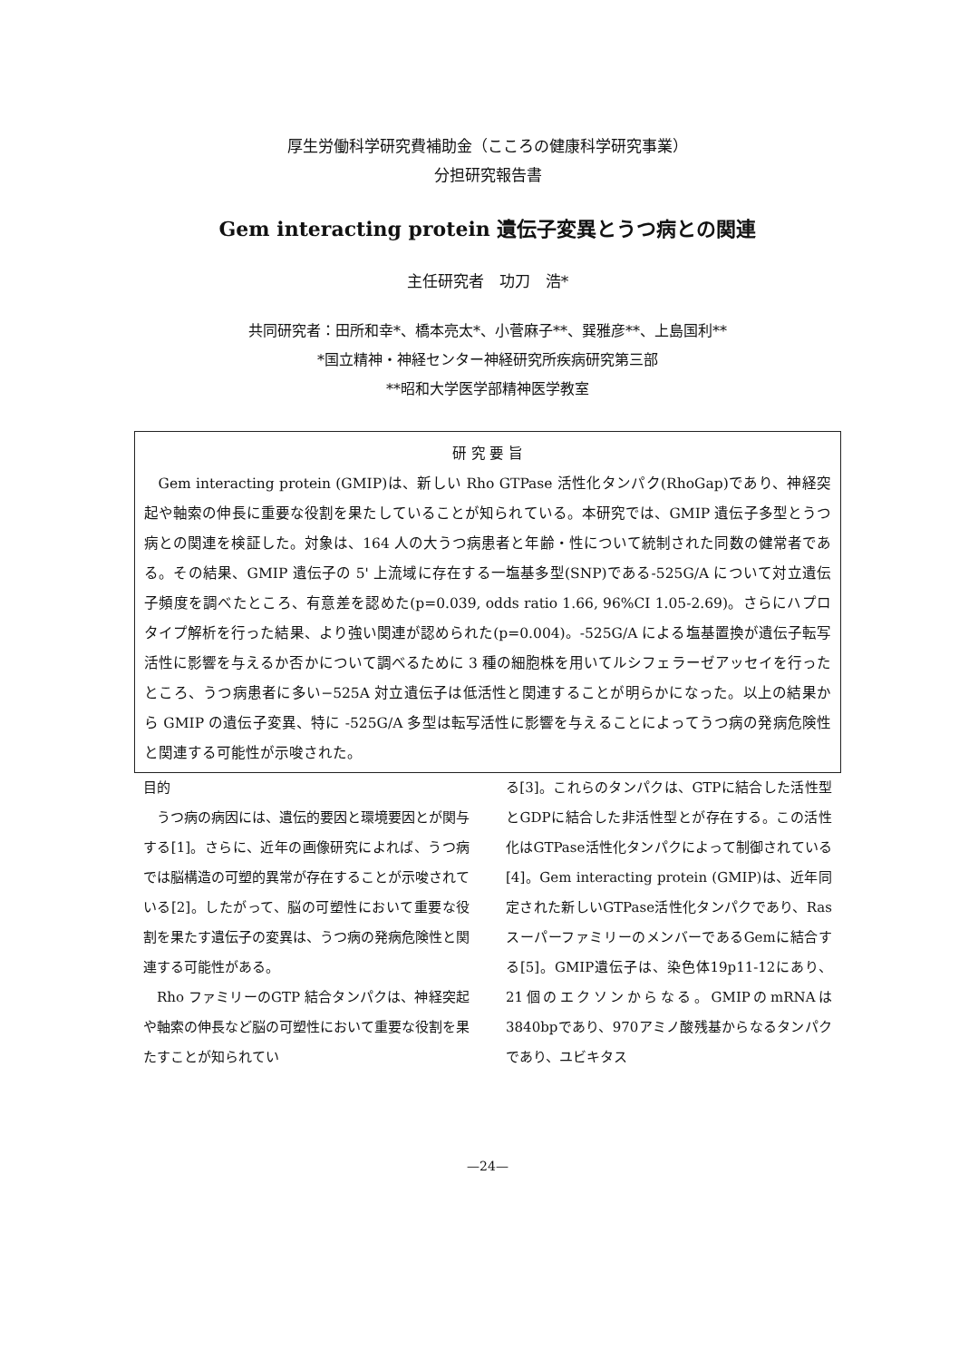厚生労働科学研究費補助金（こころの健康科学研究事業）
分担研究報告書
Gem interacting protein 遺伝子変異とうつ病との関連
主任研究者　功刀　浩*
共同研究者：田所和幸*、橋本亮太*、小菅麻子**、巽雅彦**、上島国利**
*国立精神・神経センター神経研究所疾病研究第三部
**昭和大学医学部精神医学教室
研 究 要 旨
Gem interacting protein (GMIP)は、新しい Rho GTPase 活性化タンパク(RhoGap)であり、神経突起や軸索の伸長に重要な役割を果たしていることが知られている。本研究では、GMIP 遺伝子多型とうつ病との関連を検証した。対象は、164 人の大うつ病患者と年齢・性について統制された同数の健常者である。その結果、GMIP 遺伝子の 5' 上流域に存在する一塩基多型(SNP)である-525G/A について対立遺伝子頻度を調べたところ、有意差を認めた(p=0.039, odds ratio 1.66, 96%CI 1.05-2.69)。さらにハプロタイプ解析を行った結果、より強い関連が認められた(p=0.004)。-525G/A による塩基置換が遺伝子転写活性に影響を与えるか否かについて調べるために 3 種の細胞株を用いてルシフェラーゼアッセイを行ったところ、うつ病患者に多い−525A 対立遺伝子は低活性と関連することが明らかになった。以上の結果から GMIP の遺伝子変異、特に -525G/A 多型は転写活性に影響を与えることによってうつ病の発病危険性と関連する可能性が示唆された。
目的
うつ病の病因には、遺伝的要因と環境要因とが関与する[1]。さらに、近年の画像研究によれば、うつ病では脳構造の可塑的異常が存在することが示唆されている[2]。したがって、脳の可塑性において重要な役割を果たす遺伝子の変異は、うつ病の発病危険性と関連する可能性がある。
Rho ファミリーのGTP 結合タンパクは、神経突起や軸索の伸長など脳の可塑性において重要な役割を果たすことが知られてい
る[3]。これらのタンパクは、GTPに結合した活性型とGDPに結合した非活性型とが存在する。この活性化はGTPase活性化タンパクによって制御されている[4]。Gem interacting protein (GMIP)は、近年同定された新しいGTPase活性化タンパクであり、Ras スーパーファミリーのメンバーであるGemに結合する[5]。GMIP遺伝子は、染色体19p11-12にあり、21個のエクソンからなる。GMIPのmRNAは3840bpであり、970アミノ酸残基からなるタンパクであり、ユビキタス
—24—